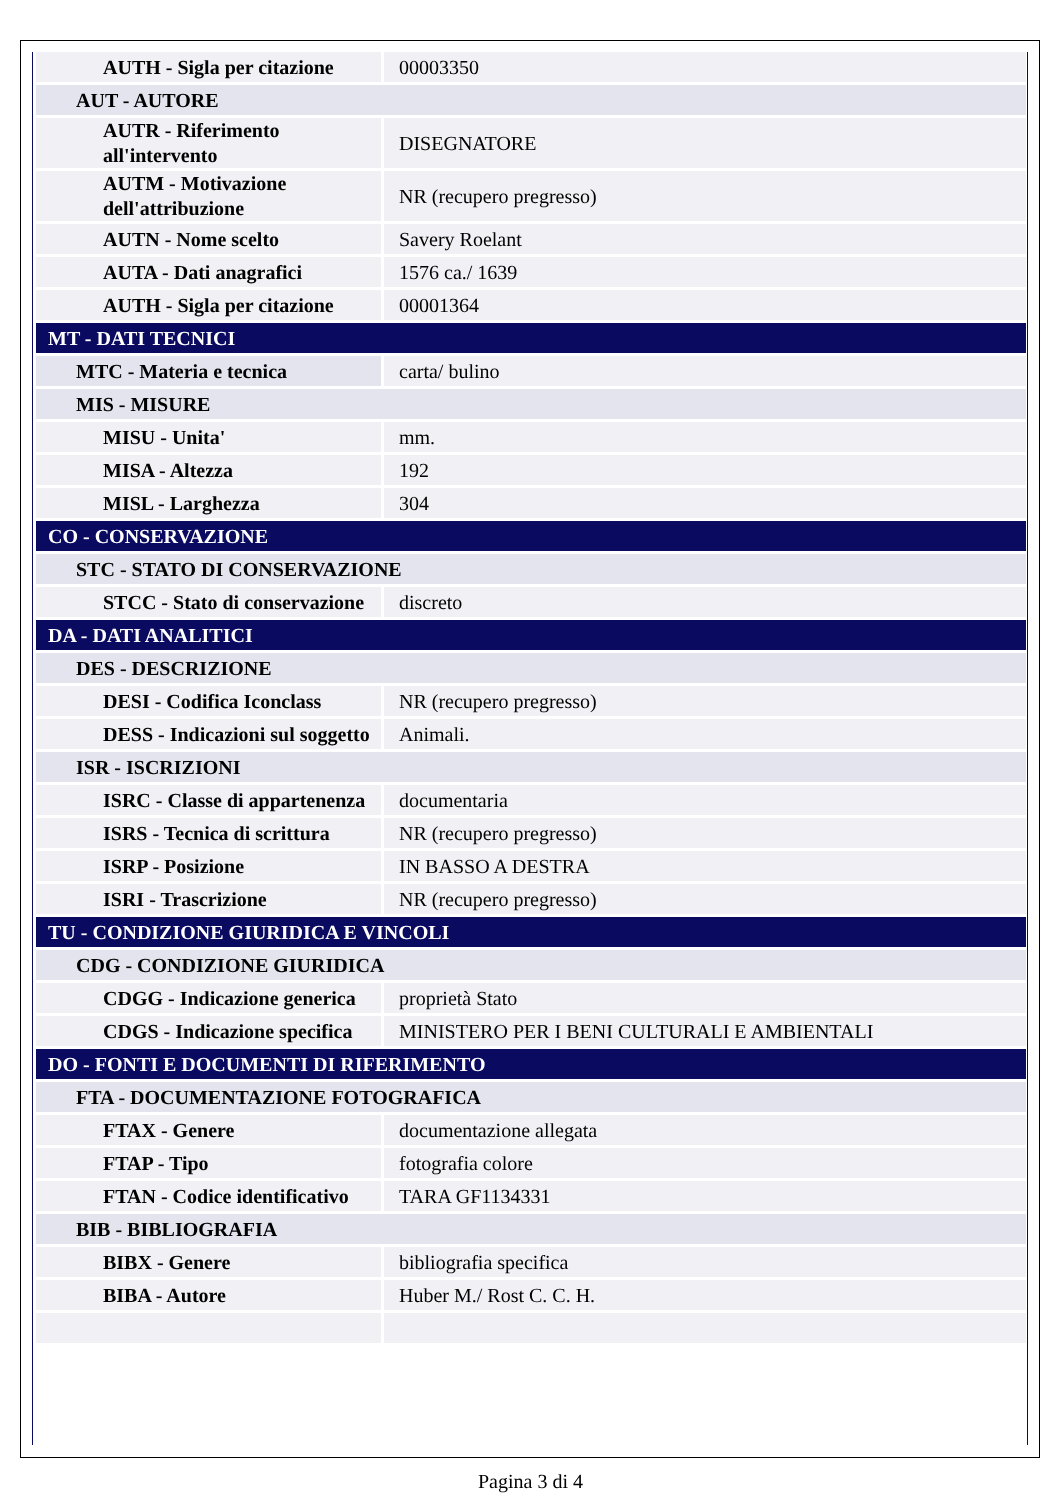| AUTH - Sigla per citazione | 00003350 |
| AUT - AUTORE | |
| AUTR - Riferimento all'intervento | DISEGNATORE |
| AUTM - Motivazione dell'attribuzione | NR (recupero pregresso) |
| AUTN - Nome scelto | Savery Roelant |
| AUTA - Dati anagrafici | 1576 ca./ 1639 |
| AUTH - Sigla per citazione | 00001364 |
| MT - DATI TECNICI | |
| MTC - Materia e tecnica | carta/ bulino |
| MIS - MISURE | |
| MISU - Unita' | mm. |
| MISA - Altezza | 192 |
| MISL - Larghezza | 304 |
| CO - CONSERVAZIONE | |
| STC - STATO DI CONSERVAZIONE | |
| STCC - Stato di conservazione | discreto |
| DA - DATI ANALITICI | |
| DES - DESCRIZIONE | |
| DESI - Codifica Iconclass | NR (recupero pregresso) |
| DESS - Indicazioni sul soggetto | Animali. |
| ISR - ISCRIZIONI | |
| ISRC - Classe di appartenenza | documentaria |
| ISRS - Tecnica di scrittura | NR (recupero pregresso) |
| ISRP - Posizione | IN BASSO A DESTRA |
| ISRI - Trascrizione | NR (recupero pregresso) |
| TU - CONDIZIONE GIURIDICA E VINCOLI | |
| CDG - CONDIZIONE GIURIDICA | |
| CDGG - Indicazione generica | proprietà Stato |
| CDGS - Indicazione specifica | MINISTERO PER I BENI CULTURALI E AMBIENTALI |
| DO - FONTI E DOCUMENTI DI RIFERIMENTO | |
| FTA - DOCUMENTAZIONE FOTOGRAFICA | |
| FTAX - Genere | documentazione allegata |
| FTAP - Tipo | fotografia colore |
| FTAN - Codice identificativo | TARA GF1134331 |
| BIB - BIBLIOGRAFIA | |
| BIBX - Genere | bibliografia specifica |
| BIBA - Autore | Huber M./ Rost C. C. H. |
Pagina 3 di 4